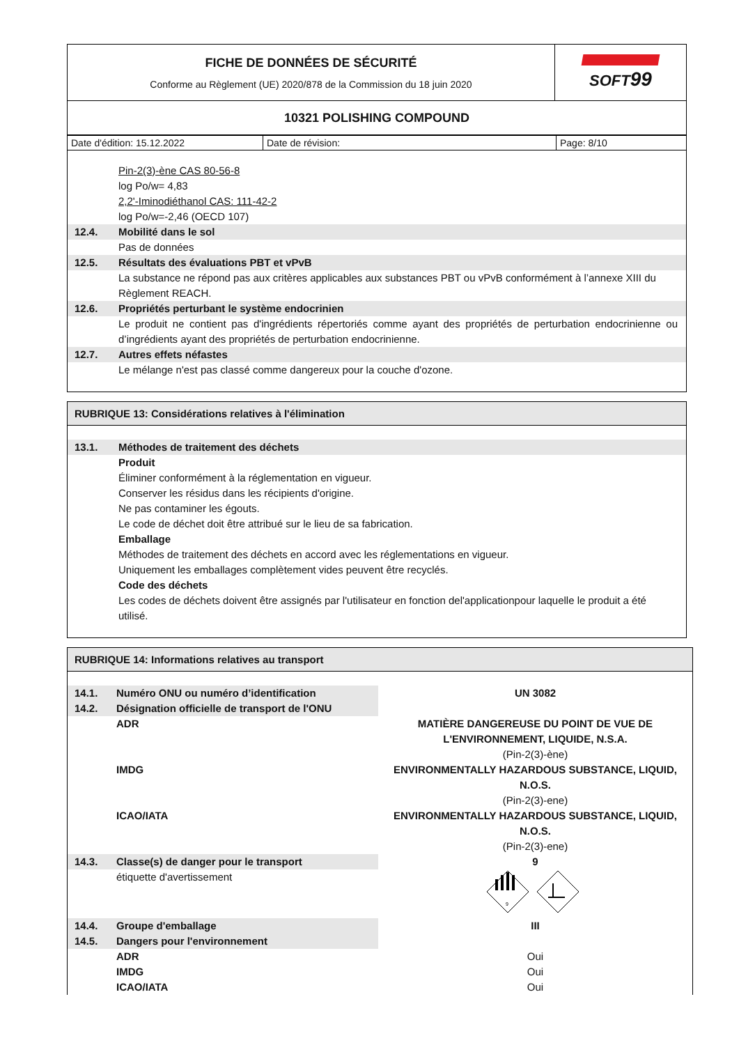| FICHE DE DONNÉES DE SÉCURITÉ Conforme au Règlement (UE) 2020/878 de la Commission du 18 juin 2020 | SOFT 99 |
| 10321 POLISHING COMPOUND | |
| Date d'édition: 15.12.2022 | Date de révision: | Page: 8/10 |
Pin-2(3)-ène CAS 80-56-8
log Po/w= 4,83
2,2'-Iminodiéthanol CAS: 111-42-2
log Po/w=-2,46 (OECD 107)
12.4. Mobilité dans le sol
Pas de données
12.5. Résultats des évaluations PBT et vPvB
La substance ne répond pas aux critères applicables aux substances PBT ou vPvB conformément à l’annexe XIII du Règlement REACH.
12.6. Propriétés perturbant le système endocrinien
Le produit ne contient pas d'ingrédients répertoriés comme ayant des propriétés de perturbation endocrinienne ou d’ingrédients ayant des propriétés de perturbation endocrinienne.
12.7. Autres effets néfastes
Le mélange n'est pas classé comme dangereux pour la couche d'ozone.
RUBRIQUE 13: Considérations relatives à l'élimination
13.1. Méthodes de traitement des déchets
Produit
Éliminer conformément à la réglementation en vigueur.
Conserver les résidus dans les récipients d'origine.
Ne pas contaminer les égouts.
Le code de déchet doit être attribué sur le lieu de sa fabrication.
Emballage
Méthodes de traitement des déchets en accord avec les réglementations en vigueur.
Uniquement les emballages complètement vides peuvent être recyclés.
Code des déchets
Les codes de déchets doivent être assignés par l'utilisateur en fonction del'applicationpour laquelle le produit a été utilisé.
RUBRIQUE 14: Informations relatives au transport
| 14.1. | Numéro ONU ou numéro d’identification | UN 3082 |
| 14.2. | Désignation officielle de transport de l'ONU | |
| | ADR | MATIÈRE DANGEREUSE DU POINT DE VUE DE L'ENVIRONNEMENT, LIQUIDE, N.S.A. (Pin-2(3)-ène) |
| | IMDG | ENVIRONMENTALLY HAZARDOUS SUBSTANCE, LIQUID, N.O.S. (Pin-2(3)-ene) |
| | ICAO/IATA | ENVIRONMENTALLY HAZARDOUS SUBSTANCE, LIQUID, N.O.S. (Pin-2(3)-ene) |
| 14.3. | Classe(s) de danger pour le transport | 9 |
| | étiquette d'avertissement | 9 |
| 14.4. | Groupe d'emballage | III |
| 14.5. | Dangers pour l'environnement | |
| | ADR | Oui |
| | IMDG | Oui |
| | ICAO/IATA | Oui |